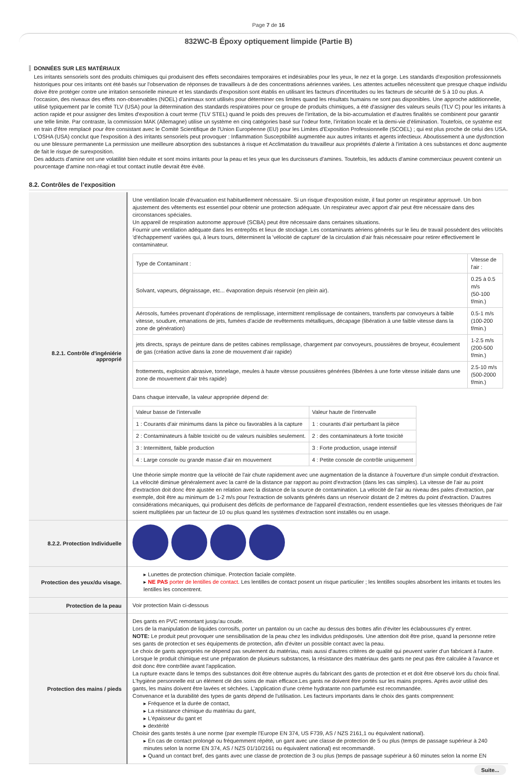Page 7 de 16
832WC-B Époxy optiquement limpide (Partie B)
DONNÉES SUR LES MATÉRIAUX
Les irritants sensoriels sont des produits chimiques qui produisent des effets secondaires temporaires et indésirables pour les yeux, le nez et la gorge. Les standards d'exposition professionnels historiques pour ces irritants ont été basés sur l'observation de réponses de travailleurs à de des concentrations aériennes variées. Les attentes actuelles nécessitent que presque chaque individu doive être protéger contre une irritation sensorielle mineure et les standards d'exposition sont établis en utilisant les facteurs d'incertitudes ou les facteurs de sécurité de 5 à 10 ou plus. A l'occasion, des niveaux des effets non-observables (NOEL) d'animaux sont utilisés pour déterminer ces limites quand les résultats humains ne sont pas disponibles. Une approche additionnelle, utilisé typiquement par le comité TLV (USA) pour la détermination des standards respiratoires pour ce groupe de produits chimiques, a été d'assigner des valeurs seuils (TLV C) pour les irritants à action rapide et pour assigner des limites d'exposition à court terme (TLV STEL) quand le poids des preuves de l'irritation, de la bio-accumulation et d'autres finalités se combinent pour garantir une telle limite. Par contraste, la commission MAK (Allemagne) utilise un système en cinq catégories basé sur l'odeur forte, l'irritation locale et la demi-vie d'élimination. Toutefois, ce système est en train d'être remplacé pour être consistant avec le Comité Scientifique de l'Union Européenne (EU) pour les Limites d'Exposition Professionnelle (SCOEL) ; qui est plus proche de celui des USA.
L'OSHA (USA) conclut que l'exposition à des irritants sensoriels peut provoquer : Inflammation Susceptibilité augmentée aux autres irritants et agents infectieux. Aboutissement à une dysfonction ou une blessure permanente La permission une meilleure absorption des substances à risque et Acclimatation du travailleur aux propriétés d'alerte à l'irritation à ces substances et donc augmente de fait le risque de surexposition.
Des adducts d'amine ont une volatilité bien réduite et sont moins irritants pour la peau et les yeux que les durcisseurs d'amines. Toutefois, les adducts d'amine commerciaux peuvent contenir un pourcentage d'amine non-réagi et tout contact inutile devrait être évité.
8.2. Contrôles de l’exposition
| 8.2.1. Contrôle d'ingéniérie approprié | Une ventilation locale d'évacuation est habituellement nécessaire. Si un risque d'exposition existe, il faut porter un respirateur approuvé. Un bon ajustement des vêtements est essentiel pour obtenir une protection adéquate. Un respirateur avec apport d'air peut être nécessaire dans des circonstances spéciales. Un appareil de respiration autonome approuvé (SCBA) peut être nécessaire dans certaines situations. Fournir une ventilation adéquate dans les entrepôts et lieux de stockage. Les contaminants aériens générés sur le lieu de travail possèdent des vélocités 'd'échappement' variées qui, à leurs tours, déterminent la 'vélocité de capture' de la circulation d'air frais nécessaire pour retirer effectivement le contaminateur. / Type de Contaminant : / Vitesse de l'air : / / Solvant, vapeurs, dégraissage, etc... évaporation depuis réservoir (en plein air). / 0.25 à 0.5 m/s (50-100 f/min.) / / Aérosols, fumées provenant d'opérations de remplissage, intermittent remplissage de containers, transferts par convoyeurs à faible vitesse, soudure, emanations de jets, fumées d'acide de revêtements métalliques, décapage (libération à une faible vitesse dans la zone de génération) / 0.5-1 m/s (100-200 f/min.) / / jets directs, sprays de peinture dans de petites cabines remplissage, chargement par convoyeurs, poussières de broyeur, écoulement de gas (création active dans la zone de mouvement d'air rapide) / 1-2.5 m/s (200-500 f/min.) / / frottements, explosion abrasive, tonnelage, meules à haute vitesse poussières générées (libérées à une forte vitesse initiale dans une zone de mouvement d'air très rapide) / 2.5-10 m/s (500-2000 f/min.) / Dans chaque intervalle, la valeur appropriée dépend de: / Valeur basse de l'intervalle / Valeur haute de l'intervalle / / 1 : Courants d'air minimums dans la pièce ou favorables à la capture / 1 : courants d'air perturbant la pièce / / 2 : Contaminateurs à faible toxicité ou de valeurs nuisibles seulement. / 2 : des contaminateurs à forte toxicité / / 3 : Intermittent, faible production / 3 : Forte production, usage intensif / / 4 : Large console ou grande masse d'air en mouvement / 4 : Petite console de contrôle uniquement / Une théorie simple montre que la vélocité de l'air chute rapidement avec une augmentation de la distance à l'ouverture d'un simple conduit d'extraction. La vélocité diminue généralement avec la carré de la distance par rapport au point d'extraction (dans les cas simples). La vitesse de l'air au point d'extraction doit donc être ajustée en relation avec la distance de la source de contamination. La vélocité de l'air au niveau des pales d'extraction, par exemple, doit être au minimum de 1-2 m/s pour l'extraction de solvants générés dans un réservoir distant de 2 mètres du point d'extraction. D'autres considérations mécaniques, qui produisent des déficits de performance de l'appareil d'extraction, rendent essentielles que les vitesses théoriques de l'air soient multipliées par un facteur de 10 ou plus quand les systèmes d'extraction sont installés ou en usage. |
| 8.2.2. Protection Individuelle | |
| Protection des yeux/du visage. | ▸ Lunettes de protection chimique. Protection faciale complète. ▸ NE PAS porter de lentilles de contact . Les lentilles de contact posent un risque particulier ; les lentilles souples absorbent les irritants et toutes les lentilles les concentrent. |
| Protection de la peau | Voir protection Main ci-dessous |
| Protection des mains / pieds | Des gants en PVC remontant jusqu'au coude. Lors de la manipulation de liquides corrosifs, porter un pantalon ou un cache au dessus des bottes afin d'éviter les éclaboussures d'y entrer. NOTE: Le produit peut provoquer une sensibilisation de la peau chez les individus prédisposés. Une attention doit être prise, quand la personne retire ses gants de protection et ses équipements de protection, afin d'éviter un possible contact avec la peau. Le choix de gants appropriés ne dépend pas seulement du matériau, mais aussi d'autres critères de qualité qui peuvent varier d'un fabricant à l'autre. Lorsque le produit chimique est une préparation de plusieurs substances, la résistance des matériaux des gants ne peut pas être calculée à l'avance et doit donc être contrôlée avant l'application. La rupture exacte dans le temps des substances doit être obtenue auprès du fabricant des gants de protection et et doit être observé lors du choix final. L'hygiène personnelle est un élément clé des soins de main efficace.Les gants ne doivent être portés sur les mains propres. Après avoir utilisé des gants, les mains doivent être lavées et séchées. L'application d'une crème hydratante non parfumée est recommandée. Convenance et la durabilité des types de gants dépend de l'utilisation. Les facteurs importants dans le choix des gants comprennent: ▸ Fréquence et la durée de contact, ▸ La résistance chimique du matériau du gant, ▸ L'épaisseur du gant et ▸ dextérité Choisir des gants testés à une norme (par exemple l'Europe EN 374, US F739, AS / NZS 2161,1 ou équivalent national). ▸ En cas de contact prolongé ou fréquemment répété, un gant avec une classe de protection de 5 ou plus (temps de passage supérieur à 240 minutes selon la norme EN 374, AS / NZS 01/10/2161 ou équivalent national) est recommandé. ▸ Quand un contact bref, des gants avec une classe de protection de 3 ou plus (temps de passage supérieur à 60 minutes selon la norme EN |
Suite...